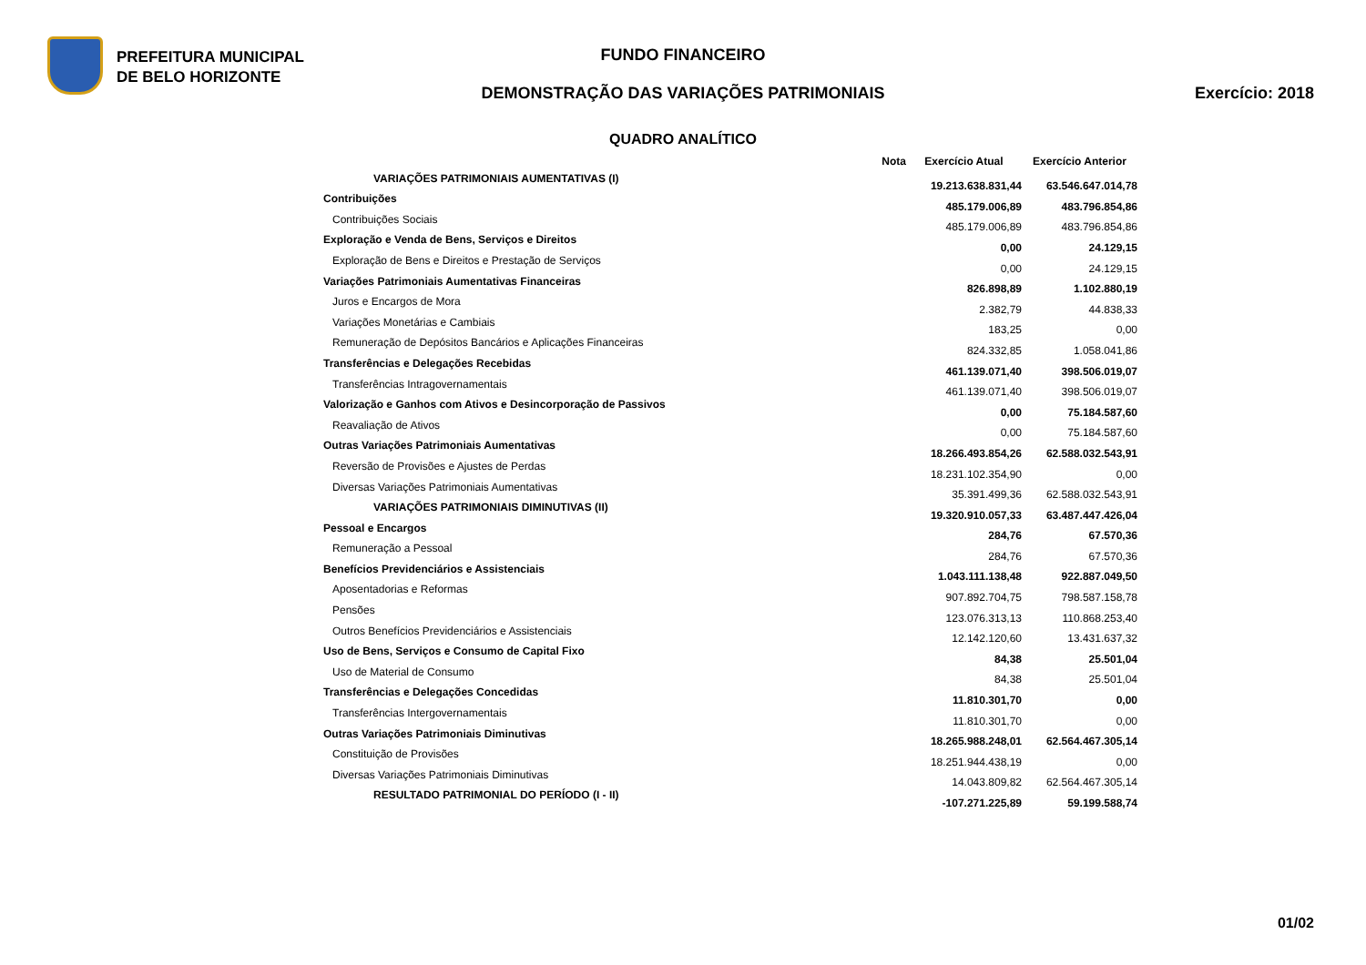PREFEITURA MUNICIPAL
DE BELO HORIZONTE
FUNDO FINANCEIRO
DEMONSTRAÇÃO DAS VARIAÇÕES PATRIMONIAIS Exercício: 2018
QUADRO ANALÍTICO
| | Nota | Exercício Atual | Exercício Anterior |
| --- | --- | --- | --- |
| VARIAÇÕES PATRIMONIAIS AUMENTATIVAS (I) | | 19.213.638.831,44 | 63.546.647.014,78 |
| Contribuições | | 485.179.006,89 | 483.796.854,86 |
| Contribuições Sociais | | 485.179.006,89 | 483.796.854,86 |
| Exploração e Venda de Bens, Serviços e Direitos | | 0,00 | 24.129,15 |
| Exploração de Bens e Direitos e Prestação de Serviços | | 0,00 | 24.129,15 |
| Variações Patrimoniais Aumentativas Financeiras | | 826.898,89 | 1.102.880,19 |
| Juros e Encargos de Mora | | 2.382,79 | 44.838,33 |
| Variações Monetárias e Cambiais | | 183,25 | 0,00 |
| Remuneração de Depósitos Bancários e Aplicações Financeiras | | 824.332,85 | 1.058.041,86 |
| Transferências e Delegações Recebidas | | 461.139.071,40 | 398.506.019,07 |
| Transferências Intragovernamentais | | 461.139.071,40 | 398.506.019,07 |
| Valorização e Ganhos com Ativos e Desincorporação de Passivos | | 0,00 | 75.184.587,60 |
| Reavaliação de Ativos | | 0,00 | 75.184.587,60 |
| Outras Variações Patrimoniais Aumentativas | | 18.266.493.854,26 | 62.588.032.543,91 |
| Reversão de Provisões e Ajustes de Perdas | | 18.231.102.354,90 | 0,00 |
| Diversas Variações Patrimoniais Aumentativas | | 35.391.499,36 | 62.588.032.543,91 |
| VARIAÇÕES PATRIMONIAIS DIMINUTIVAS (II) | | 19.320.910.057,33 | 63.487.447.426,04 |
| Pessoal e Encargos | | 284,76 | 67.570,36 |
| Remuneração a Pessoal | | 284,76 | 67.570,36 |
| Benefícios Previdenciários e Assistenciais | | 1.043.111.138,48 | 922.887.049,50 |
| Aposentadorias e Reformas | | 907.892.704,75 | 798.587.158,78 |
| Pensões | | 123.076.313,13 | 110.868.253,40 |
| Outros Benefícios Previdenciários e Assistenciais | | 12.142.120,60 | 13.431.637,32 |
| Uso de Bens, Serviços e Consumo de Capital Fixo | | 84,38 | 25.501,04 |
| Uso de Material de Consumo | | 84,38 | 25.501,04 |
| Transferências e Delegações Concedidas | | 11.810.301,70 | 0,00 |
| Transferências Intergovernamentais | | 11.810.301,70 | 0,00 |
| Outras Variações Patrimoniais Diminutivas | | 18.265.988.248,01 | 62.564.467.305,14 |
| Constituição de Provisões | | 18.251.944.438,19 | 0,00 |
| Diversas Variações Patrimoniais Diminutivas | | 14.043.809,82 | 62.564.467.305,14 |
| RESULTADO PATRIMONIAL DO PERÍODO (I - II) | | -107.271.225,89 | 59.199.588,74 |
01/02